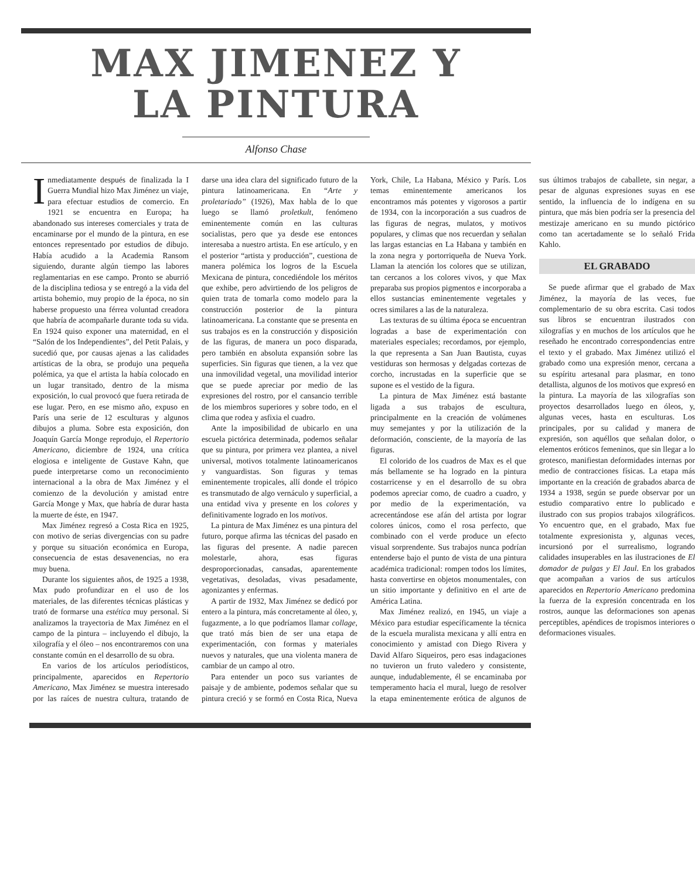MAX JIMENEZ Y
LA PINTURA
Alfonso Chase
Inmediatamente después de finalizada la I Guerra Mundial hizo Max Jiménez un viaje, para efectuar estudios de comercio. En 1921 se encuentra en Europa; ha abandonado sus intereses comerciales y trata de encaminarse por el mundo de la pintura, en ese entonces representado por estudios de dibujo. Había acudido a la Academia Ransom siguiendo, durante algún tiempo las labores reglamentarias en ese campo. Pronto se aburrió de la disciplina tediosa y se entregó a la vida del artista bohemio, muy propio de la época, no sin haberse propuesto una férrea voluntad creadora que habría de acompañarle durante toda su vida. En 1924 quiso exponer una maternidad, en el “Salón de los Independientes”, del Petit Palais, y sucedió que, por causas ajenas a las calidades artísticas de la obra, se produjo una pequeña polémica, ya que el artista la había colocado en un lugar transitado, dentro de la misma exposición, lo cual provocó que fuera retirada de ese lugar. Pero, en ese mismo año, expuso en París una serie de 12 esculturas y algunos dibujos a pluma. Sobre esta exposición, don Joaquín García Monge reprodujo, el Repertorio Americano, diciembre de 1924, una crítica elogiosa e inteligente de Gustave Kahn, que puede interpretarse como un reconocimiento internacional a la obra de Max Jiménez y el comienzo de la devolución y amistad entre García Monge y Max, que habría de durar hasta la muerte de éste, en 1947.
Max Jiménez regresó a Costa Rica en 1925, con motivo de serias divergencias con su padre y porque su situación económica en Europa, consecuencia de estas desavenencias, no era muy buena.
Durante los siguientes años, de 1925 a 1938, Max pudo profundizar en el uso de los materiales, de las diferentes técnicas plásticas y trató de formarse una estética muy personal. Si analizamos la trayectoria de Max Jiménez en el campo de la pintura – incluyendo el dibujo, la xilografía y el óleo – nos encontraremos con una constante común en el desarrollo de su obra.
En varios de los artículos periodísticos, principalmente, aparecidos en Repertorio Americano, Max Jiménez se muestra interesado por las raíces de nuestra cultura, tratando de darse una idea clara del significado futuro de la pintura latinoamericana. En “Arte y proletariado” (1926), Max habla de lo que luego se llamó proletkult, fenómeno eminentemente común en las culturas socialistas, pero que ya desde ese entonces interesaba a nuestro artista. En ese artículo, y en el posterior “artista y producción”, cuestiona de manera polémica los logros de la Escuela Mexicana de pintura, concediéndole los méritos que exhibe, pero advirtiendo de los peligros de quien trata de tomarla como modelo para la construcción posterior de la pintura latinoamericana. La constante que se presenta en sus trabajos es en la construcción y disposición de las figuras, de manera un poco disparada, pero también en absoluta expansión sobre las superficies. Sin figuras que tienen, a la vez que una inmovilidad vegetal, una movilidad interior que se puede apreciar por medio de las expresiones del rostro, por el cansancio terrible de los miembros superiores y sobre todo, en el clima que rodea y asfixia el cuadro.
Ante la imposibilidad de ubicarlo en una escuela pictórica determinada, podemos señalar que su pintura, por primera vez plantea, a nivel universal, motivos totalmente latinoamericanos y vanguardistas. Son figuras y temas eminentemente tropicales, allí donde el trópico es transmutado de algo vernáculo y superficial, a una entidad viva y presente en los colores y definitivamente logrado en los motivos.
La pintura de Max Jiménez es una pintura del futuro, porque afirma las técnicas del pasado en las figuras del presente. A nadie parecen molestarle, ahora, esas figuras desproporcionadas, cansadas, aparentemente vegetativas, desoladas, vivas pesadamente, agonizantes y enfermas.
A partir de 1932, Max Jiménez se dedicó por entero a la pintura, más concretamente al óleo, y, fugazmente, a lo que podríamos llamar collage, que trató más bien de ser una etapa de experimentación, con formas y materiales nuevos y naturales, que una violenta manera de cambiar de un campo al otro.
Para entender un poco sus variantes de paisaje y de ambiente, podemos señalar que su pintura creció y se formó en Costa Rica, Nueva York, Chile, La Habana, México y París. Los temas eminentemente americanos los encontramos más potentes y vigorosos a partir de 1934, con la incorporación a sus cuadros de las figuras de negras, mulatos, y motivos populares, y climas que nos recuerdan y señalan las largas estancias en La Habana y también en la zona negra y portorriqueña de Nueva York. Llaman la atención los colores que se utilizan, tan cercanos a los colores vivos, y que Max preparaba sus propios pigmentos e incorporaba a ellos sustancias eminentemente vegetales y ocres similares a las de la naturaleza.
Las texturas de su última época se encuentran logradas a base de experimentación con materiales especiales; recordamos, por ejemplo, la que representa a San Juan Bautista, cuyas vestiduras son hermosas y delgadas cortezas de corcho, incrustadas en la superficie que se supone es el vestido de la figura.
La pintura de Max Jiménez está bastante ligada a sus trabajos de escultura, principalmente en la creación de volúmenes muy semejantes y por la utilización de la deformación, consciente, de la mayoría de las figuras.
El colorido de los cuadros de Max es el que más bellamente se ha logrado en la pintura costarricense y en el desarrollo de su obra podemos apreciar como, de cuadro a cuadro, y por medio de la experimentación, va acrecentándose ese afán del artista por lograr colores únicos, como el rosa perfecto, que combinado con el verde produce un efecto visual sorprendente. Sus trabajos nunca podrían entenderse bajo el punto de vista de una pintura académica tradicional: rompen todos los límites, hasta convertirse en objetos monumentales, con un sitio importante y definitivo en el arte de América Latina.
Max Jiménez realizó, en 1945, un viaje a México para estudiar específicamente la técnica de la escuela muralista mexicana y allí entra en conocimiento y amistad con Diego Rivera y David Alfaro Siqueiros, pero esas indagaciones no tuvieron un fruto valedero y consistente, aunque, indudablemente, él se encaminaba por temperamento hacia el mural, luego de resolver la etapa eminentemente erótica de algunos de sus últimos trabajos de caballete, sin negar, a pesar de algunas expresiones suyas en ese sentido, la influencia de lo indígena en su pintura, que más bien podría ser la presencia del mestizaje americano en su mundo pictórico como tan acertadamente se lo señaló Frida Kahlo.
EL GRABADO
Se puede afirmar que el grabado de Max Jiménez, la mayoría de las veces, fue complementario de su obra escrita. Casi todos sus libros se encuentran ilustrados con xilografías y en muchos de los artículos que he reseñado he encontrado correspondencias entre el texto y el grabado. Max Jiménez utilizó el grabado como una expresión menor, cercana a su espíritu artesanal para plasmar, en tono detallista, algunos de los motivos que expresó en la pintura. La mayoría de las xilografías son proyectos desarrollados luego en óleos, y, algunas veces, hasta en esculturas. Los principales, por su calidad y manera de expresión, son aquéllos que señalan dolor, o elementos eróticos femeninos, que sin llegar a lo grotesco, manifiestan deformidades internas por medio de contracciones físicas. La etapa más importante en la creación de grabados abarca de 1934 a 1938, según se puede observar por un estudio comparativo entre lo publicado e ilustrado con sus propios trabajos xilográficos. Yo encuentro que, en el grabado, Max fue totalmente expresionista y, algunas veces, incursionó por el surrealismo, logrando calidades insuperables en las ilustraciones de El domador de pulgas y El Jaul. En los grabados que acompañan a varios de sus artículos aparecidos en Repertorio Americano predomina la fuerza de la expresión concentrada en los rostros, aunque las deformaciones son apenas perceptibles, apéndices de tropismos interiores o deformaciones visuales.